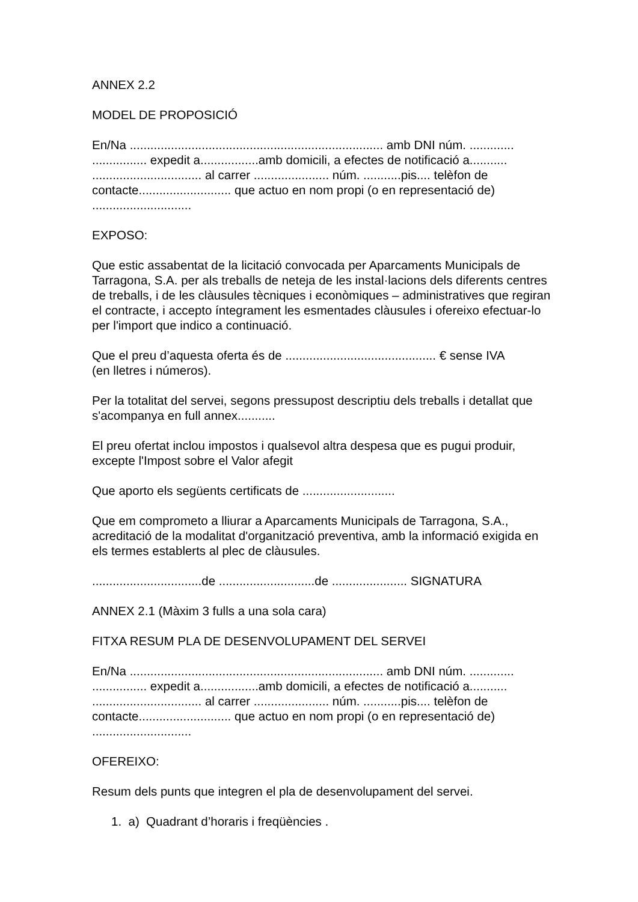ANNEX 2.2
MODEL DE PROPOSICIÓ
En/Na .......................................................................... amb DNI núm. .............
................ expedit a.................amb domicili, a efectes de notificació a...........
................................ al carrer ...................... núm. ...........pis.... telèfon de
contacte........................... que actuo en nom propi (o en representació de)
.............................
EXPOSO:
Que estic assabentat de la licitació convocada per Aparcaments Municipals de Tarragona, S.A. per als treballs de neteja de les instal·lacions dels diferents centres de treballs, i de les clàusules tècniques i econòmiques – administratives que regiran el contracte, i accepto íntegrament les esmentades clàusules i ofereixo efectuar-lo per l'import que indico a continuació.
Que el preu d’aquesta oferta és de ............................................ € sense IVA
(en lletres i números).
Per la totalitat del servei, segons pressupost descriptiu dels treballs i detallat que s'acompanya en full annex...........
El preu ofertat inclou impostos i qualsevol altra despesa que es pugui produir, excepte l'Impost sobre el Valor afegit
Que aporto els següents certificats de ...........................
Que em comprometo a lliurar a Aparcaments Municipals de Tarragona, S.A., acreditació de la modalitat d'organització preventiva, amb la informació exigida en els termes establerts al plec de clàusules.
................................de ............................de ...................... SIGNATURA
ANNEX 2.1 (Màxim 3 fulls a una sola cara)
FITXA RESUM PLA DE DESENVOLUPAMENT DEL SERVEI
En/Na .......................................................................... amb DNI núm. .............
................ expedit a.................amb domicili, a efectes de notificació a...........
................................ al carrer ...................... núm. ...........pis.... telèfon de
contacte........................... que actuo en nom propi (o en representació de)
.............................
OFEREIXO:
Resum dels punts que integren el pla de desenvolupament del servei.
1. a) Quadrant d’horaris i freqüències .